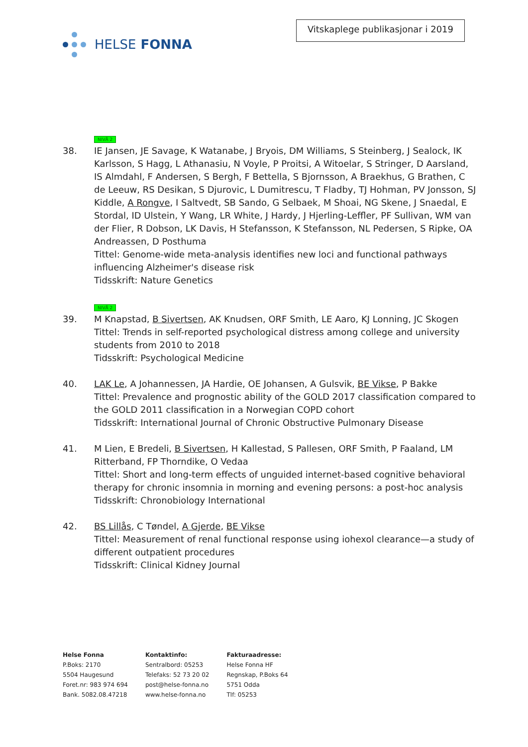HELSE FONNA
Vitskaplege publikasjonar i 2019
NIVÅ 2
38. IE Jansen, JE Savage, K Watanabe, J Bryois, DM Williams, S Steinberg, J Sealock, IK Karlsson, S Hagg, L Athanasiu, N Voyle, P Proitsi, A Witoelar, S Stringer, D Aarsland, IS Almdahl, F Andersen, S Bergh, F Bettella, S Bjornsson, A Braekhus, G Brathen, C de Leeuw, RS Desikan, S Djurovic, L Dumitrescu, T Fladby, TJ Hohman, PV Jonsson, SJ Kiddle, A Rongve, I Saltvedt, SB Sando, G Selbaek, M Shoai, NG Skene, J Snaedal, E Stordal, ID Ulstein, Y Wang, LR White, J Hardy, J Hjerling-Leffler, PF Sullivan, WM van der Flier, R Dobson, LK Davis, H Stefansson, K Stefansson, NL Pedersen, S Ripke, OA Andreassen, D Posthuma
Tittel: Genome-wide meta-analysis identifies new loci and functional pathways influencing Alzheimer's disease risk
Tidsskrift: Nature Genetics
NIVÅ 2
39. M Knapstad, B Sivertsen, AK Knudsen, ORF Smith, LE Aaro, KJ Lonning, JC Skogen
Tittel: Trends in self-reported psychological distress among college and university students from 2010 to 2018
Tidsskrift: Psychological Medicine
40. LAK Le, A Johannessen, JA Hardie, OE Johansen, A Gulsvik, BE Vikse, P Bakke
Tittel: Prevalence and prognostic ability of the GOLD 2017 classification compared to the GOLD 2011 classification in a Norwegian COPD cohort
Tidsskrift: International Journal of Chronic Obstructive Pulmonary Disease
41. M Lien, E Bredeli, B Sivertsen, H Kallestad, S Pallesen, ORF Smith, P Faaland, LM Ritterband, FP Thorndike, O Vedaa
Tittel: Short and long-term effects of unguided internet-based cognitive behavioral therapy for chronic insomnia in morning and evening persons: a post-hoc analysis
Tidsskrift: Chronobiology International
42. BS Lillås, C Tøndel, A Gjerde, BE Vikse
Tittel: Measurement of renal functional response using iohexol clearance—a study of different outpatient procedures
Tidsskrift: Clinical Kidney Journal
Helse Fonna
P.Boks: 2170
5504 Haugesund
Foret.nr: 983 974 694
Bank. 5082.08.47218
Kontaktinfo:
Sentralbord: 05253
Telefaks: 52 73 20 02
post@helse-fonna.no
www.helse-fonna.no
Fakturaadresse:
Helse Fonna HF
Regnskap, P.Boks 64
5751 Odda
Tlf: 05253